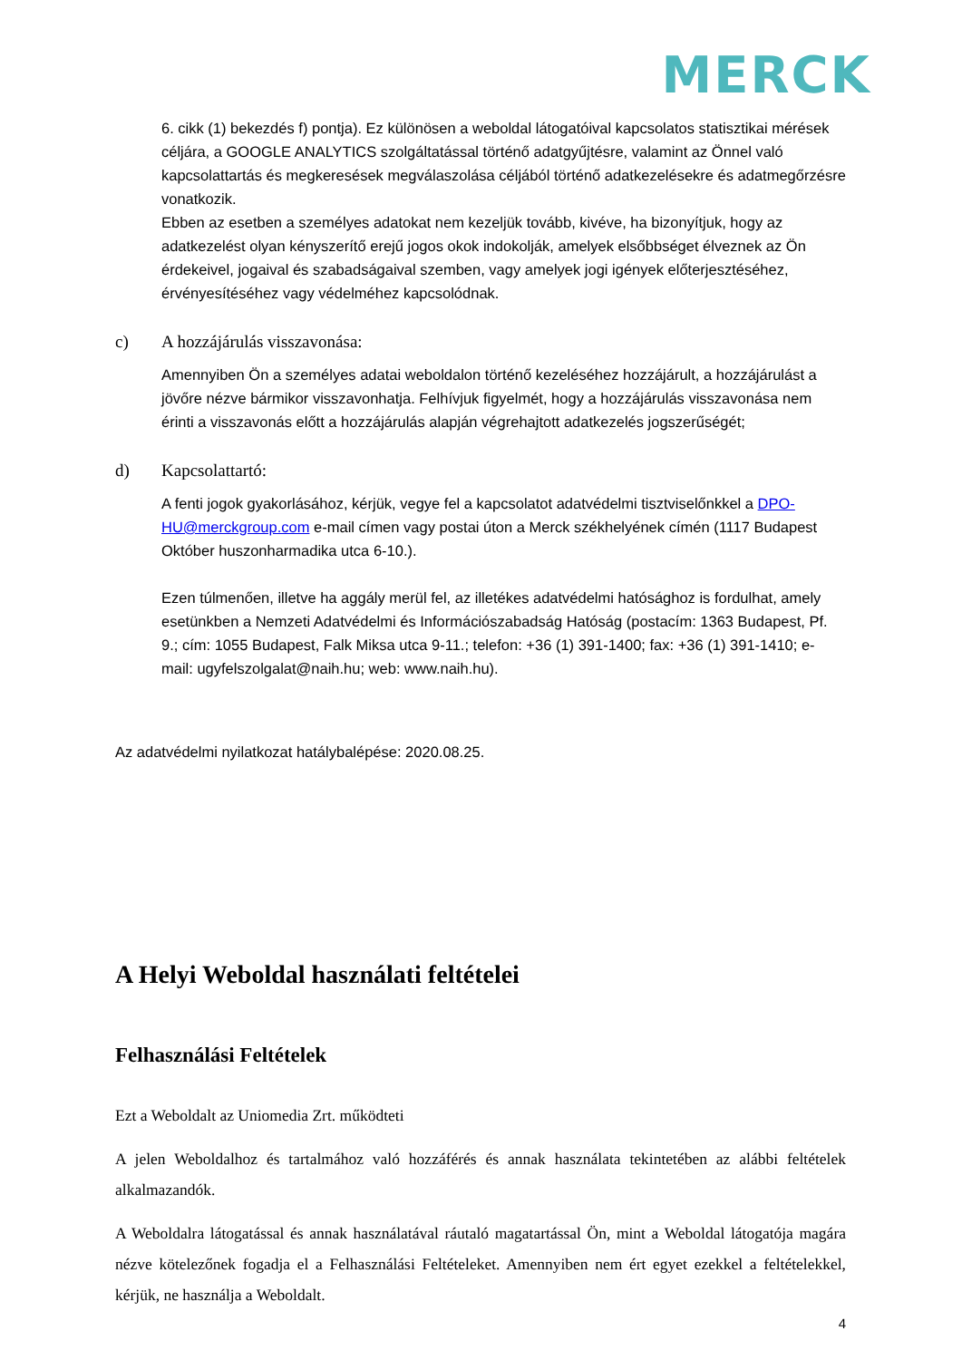MERCK
6. cikk (1) bekezdés f) pontja). Ez különösen a weboldal látogatóival kapcsolatos statisztikai mérések céljára, a GOOGLE ANALYTICS szolgáltatással történő adatgyűjtésre, valamint az Önnel való kapcsolattartás és megkeresések megválaszolása céljából történő adatkezelésekre és adatmegőrzésre vonatkozik.
Ebben az esetben a személyes adatokat nem kezeljük tovább, kivéve, ha bizonyítjuk, hogy az adatkezelést olyan kényszerítő erejű jogos okok indokolják, amelyek elsőbbséget élveznek az Ön érdekeivel, jogaival és szabadságaival szemben, vagy amelyek jogi igények előterjesztéséhez, érvényesítéséhez vagy védelméhez kapcsolódnak.
c) A hozzájárulás visszavonása:
Amennyiben Ön a személyes adatai weboldalon történő kezeléséhez hozzájárult, a hozzájárulást a jövőre nézve bármikor visszavonhatja. Felhívjuk figyelmét, hogy a hozzájárulás visszavonása nem érinti a visszavonás előtt a hozzájárulás alapján végrehajtott adatkezelés jogszerűségét;
d) Kapcsolattartó:
A fenti jogok gyakorlásához, kérjük, vegye fel a kapcsolatot adatvédelmi tisztviselőnkkel a DPO-HU@merckgroup.com e-mail címen vagy postai úton a Merck székhelyének címén (1117 Budapest Október huszonharmadika utca 6-10.).
Ezen túlmenően, illetve ha aggály merül fel, az illetékes adatvédelmi hatósághoz is fordulhat, amely esetünkben a Nemzeti Adatvédelmi és Információszabadság Hatóság (postacím: 1363 Budapest, Pf. 9.; cím: 1055 Budapest, Falk Miksa utca 9-11.; telefon: +36 (1) 391-1400; fax: +36 (1) 391-1410; e-mail: ugyfelszolgalat@naih.hu; web: www.naih.hu).
Az adatvédelmi nyilatkozat hatálybalépése: 2020.08.25.
A Helyi Weboldal használati feltételei
Felhasználási Feltételek
Ezt a Weboldalt az Uniomedia Zrt. működteti
A jelen Weboldalhoz és tartalmához való hozzáférés és annak használata tekintetében az alábbi feltételek alkalmazandók.
A Weboldalra látogatással és annak használatával ráutaló magatartással Ön, mint a Weboldal látogatója magára nézve kötelezőnek fogadja el a Felhasználási Feltételeket. Amennyiben nem ért egyet ezekkel a feltételekkel, kérjük, ne használja a Weboldalt.
4